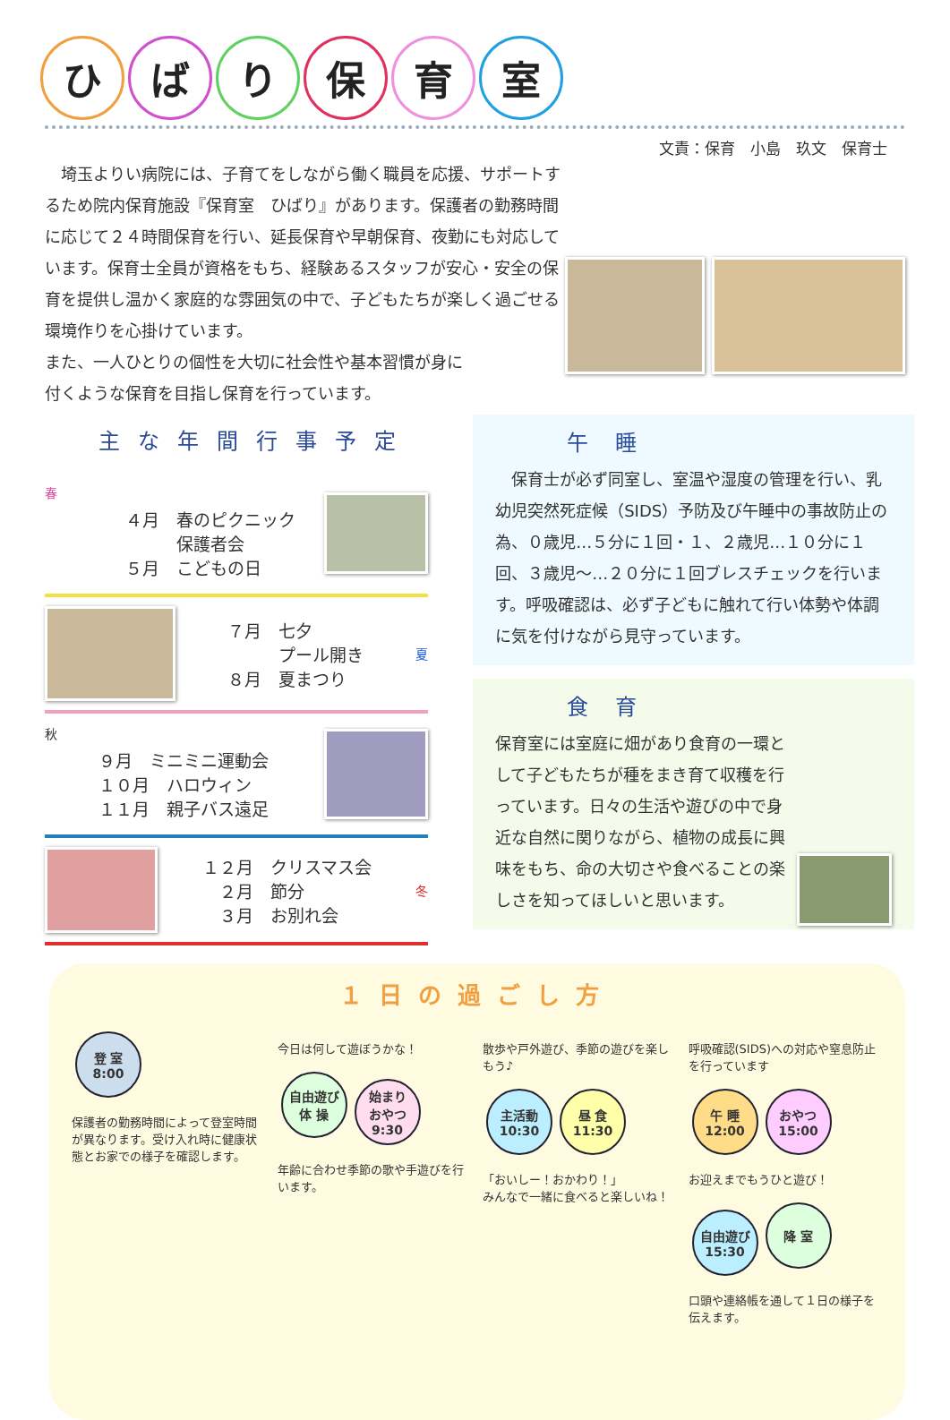ひばり保育室
文責：保育　小島　玖文　保育士
　埼玉よりい病院には、子育てをしながら働く職員を応援、サポートするため院内保育施設『保育室　ひばり』があります。保護者の勤務時間に応じて２４時間保育を行い、延長保育や早朝保育、夜勤にも対応しています。保育士全員が資格をもち、経験あるスタッフが安心・安全の保育を提供し温かく家庭的な雰囲気の中で、子どもたちが楽しく過ごせる環境作りを心掛けています。
また、一人ひとりの個性を大切に社会性や基本習慣が身に
付くような保育を目指し保育を行っています。
主な年間行事予定
春
４月　春のピクニック
　　　保護者会
５月　こどもの日
７月　七夕
　　　プール開き
８月　夏まつり
夏
秋
９月　ミニミニ運動会
１０月　ハロウィン
１１月　親子バス遠足
１２月　クリスマス会
　２月　節分
　３月　お別れ会
冬
午睡
　保育士が必ず同室し、室温や湿度の管理を行い、乳幼児突然死症候（SIDS）予防及び午睡中の事故防止の為、０歳児…５分に１回・１、２歳児…１０分に１回、３歳児～…２０分に１回ブレスチェックを行います。呼吸確認は、必ず子どもに触れて行い体勢や体調に気を付けながら見守っています。
食育
保育室には室庭に畑があり食育の一環として子どもたちが種をまき育て収穫を行っています。日々の生活や遊びの中で身近な自然に関りながら、植物の成長に興味をもち、命の大切さや食べることの楽しさを知ってほしいと思います。
１日の過ごし方
登 室
8:00
保護者の勤務時間によって登室時間が異なります。受け入れ時に健康状態とお家での様子を確認します。
今日は何して遊ぼうかな！
自由遊び
体 操 始まり
おやつ
9:30
年齢に合わせ季節の歌や手遊びを行います。
散歩や戸外遊び、季節の遊びを楽しもう♪
主活動
10:30 昼 食
11:30
「おいしー！おかわり！」
みんなで一緒に食べると楽しいね！
呼吸確認(SIDS)への対応や窒息防止を行っています
午 睡
12:00 おやつ
15:00
お迎えまでもうひと遊び！
自由遊び
15:30 降 室
口頭や連絡帳を通して１日の様子を伝えます。